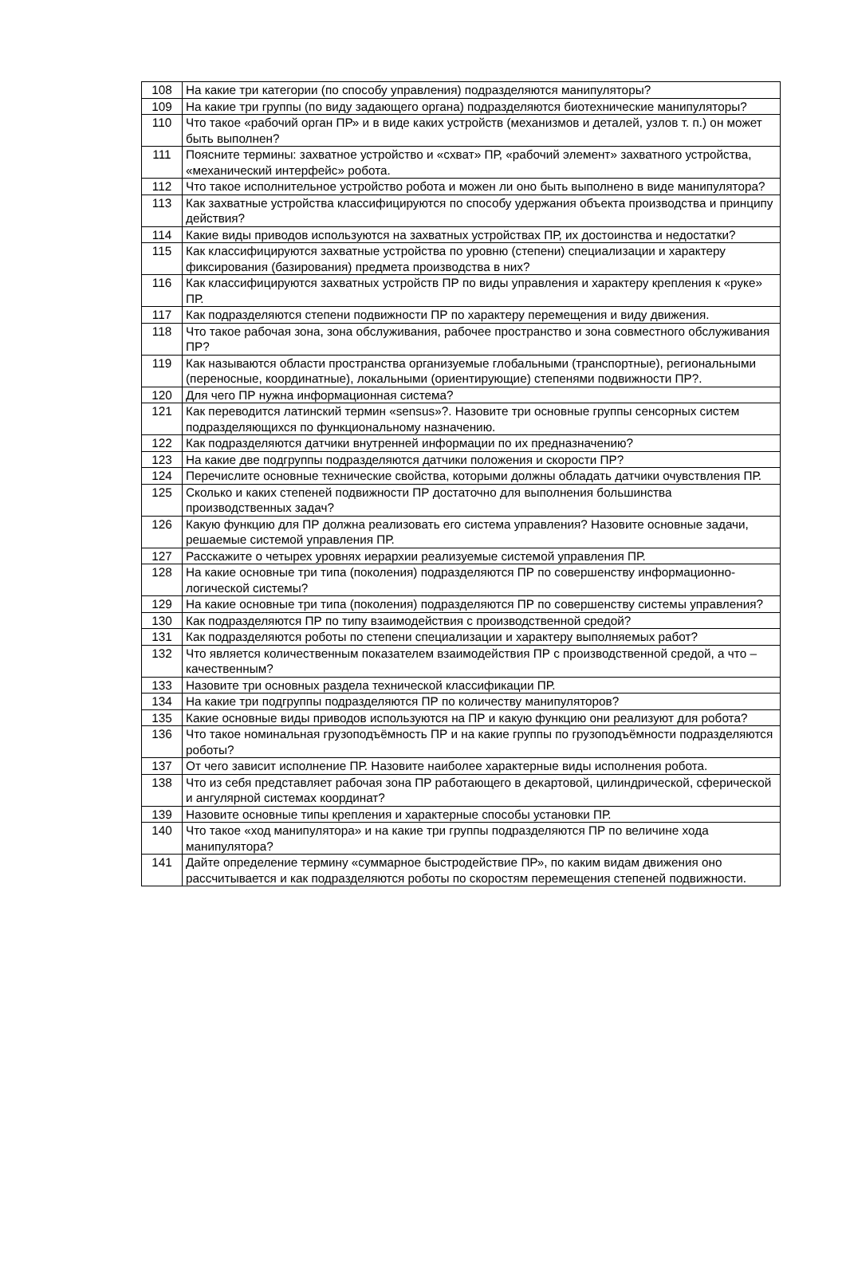| 108 | На какие три категории (по способу управления) подразделяются манипуляторы? |
| 109 | На какие три группы (по виду задающего органа) подразделяются биотехнические манипуляторы? |
| 110 | Что такое «рабочий орган ПР» и в виде каких устройств (механизмов и деталей, узлов т. п.) он может быть выполнен? |
| 111 | Поясните термины: захватное устройство и «схват» ПР, «рабочий элемент» захватного устройства, «механический интерфейс» робота. |
| 112 | Что такое исполнительное устройство робота и можен ли оно быть выполнено в виде манипулятора? |
| 113 | Как захватные устройства классифицируются по способу удержания объекта производства и принципу действия? |
| 114 | Какие виды приводов используются на захватных устройствах ПР, их достоинства и недостатки? |
| 115 | Как классифицируются захватные устройства по уровню (степени) специализации и характеру фиксирования (базирования) предмета производства в них? |
| 116 | Как классифицируются захватных устройств ПР по виды управления и характеру крепления к «руке» ПР. |
| 117 | Как подразделяются степени подвижности ПР по характеру перемещения и виду движения. |
| 118 | Что такое рабочая зона, зона обслуживания, рабочее пространство и зона совместного обслуживания ПР? |
| 119 | Как называются области пространства организуемые глобальными (транспортные), региональными (переносные, координатные), локальными (ориентирующие) степенями подвижности ПР?. |
| 120 | Для чего ПР нужна информационная система? |
| 121 | Как переводится латинский термин «sensus»?. Назовите три основные группы сенсорных систем подразделяющихся по функциональному назначению. |
| 122 | Как подразделяются датчики внутренней информации по их предназначению? |
| 123 | На какие две подгруппы подразделяются датчики положения и скорости ПР? |
| 124 | Перечислите основные технические свойства, которыми должны обладать датчики очувствления ПР. |
| 125 | Сколько и каких степеней подвижности ПР достаточно для выполнения большинства производственных задач? |
| 126 | Какую функцию для ПР должна реализовать его система управления? Назовите основные задачи, решаемые системой управления ПР. |
| 127 | Расскажите о четырех уровнях иерархии реализуемые системой управления ПР. |
| 128 | На какие основные три типа (поколения) подразделяются ПР по совершенству информационно-логической системы? |
| 129 | На какие основные три типа (поколения) подразделяются ПР по совершенству системы управления? |
| 130 | Как подразделяются ПР по типу взаимодействия с производственной средой? |
| 131 | Как подразделяются роботы по степени специализации и характеру выполняемых работ? |
| 132 | Что является количественным показателем взаимодействия ПР с производственной средой, а что – качественным? |
| 133 | Назовите три основных раздела технической классификации ПР. |
| 134 | На какие три подгруппы подразделяются ПР по количеству манипуляторов? |
| 135 | Какие основные виды приводов используются на ПР и какую функцию они реализуют для робота? |
| 136 | Что такое номинальная грузоподъёмность ПР и на какие группы по грузоподъёмности подразделяются роботы? |
| 137 | От чего зависит исполнение ПР. Назовите наиболее характерные виды исполнения робота. |
| 138 | Что из себя представляет рабочая зона ПР работающего в декартовой, цилиндрической, сферической и ангулярной системах координат? |
| 139 | Назовите основные типы крепления и характерные способы установки ПР. |
| 140 | Что такое «ход манипулятора» и на какие три группы подразделяются ПР по величине хода манипулятора? |
| 141 | Дайте определение термину «суммарное быстродействие ПР», по каким видам движения оно рассчитывается и как подразделяются роботы по скоростям перемещения степеней подвижности. |